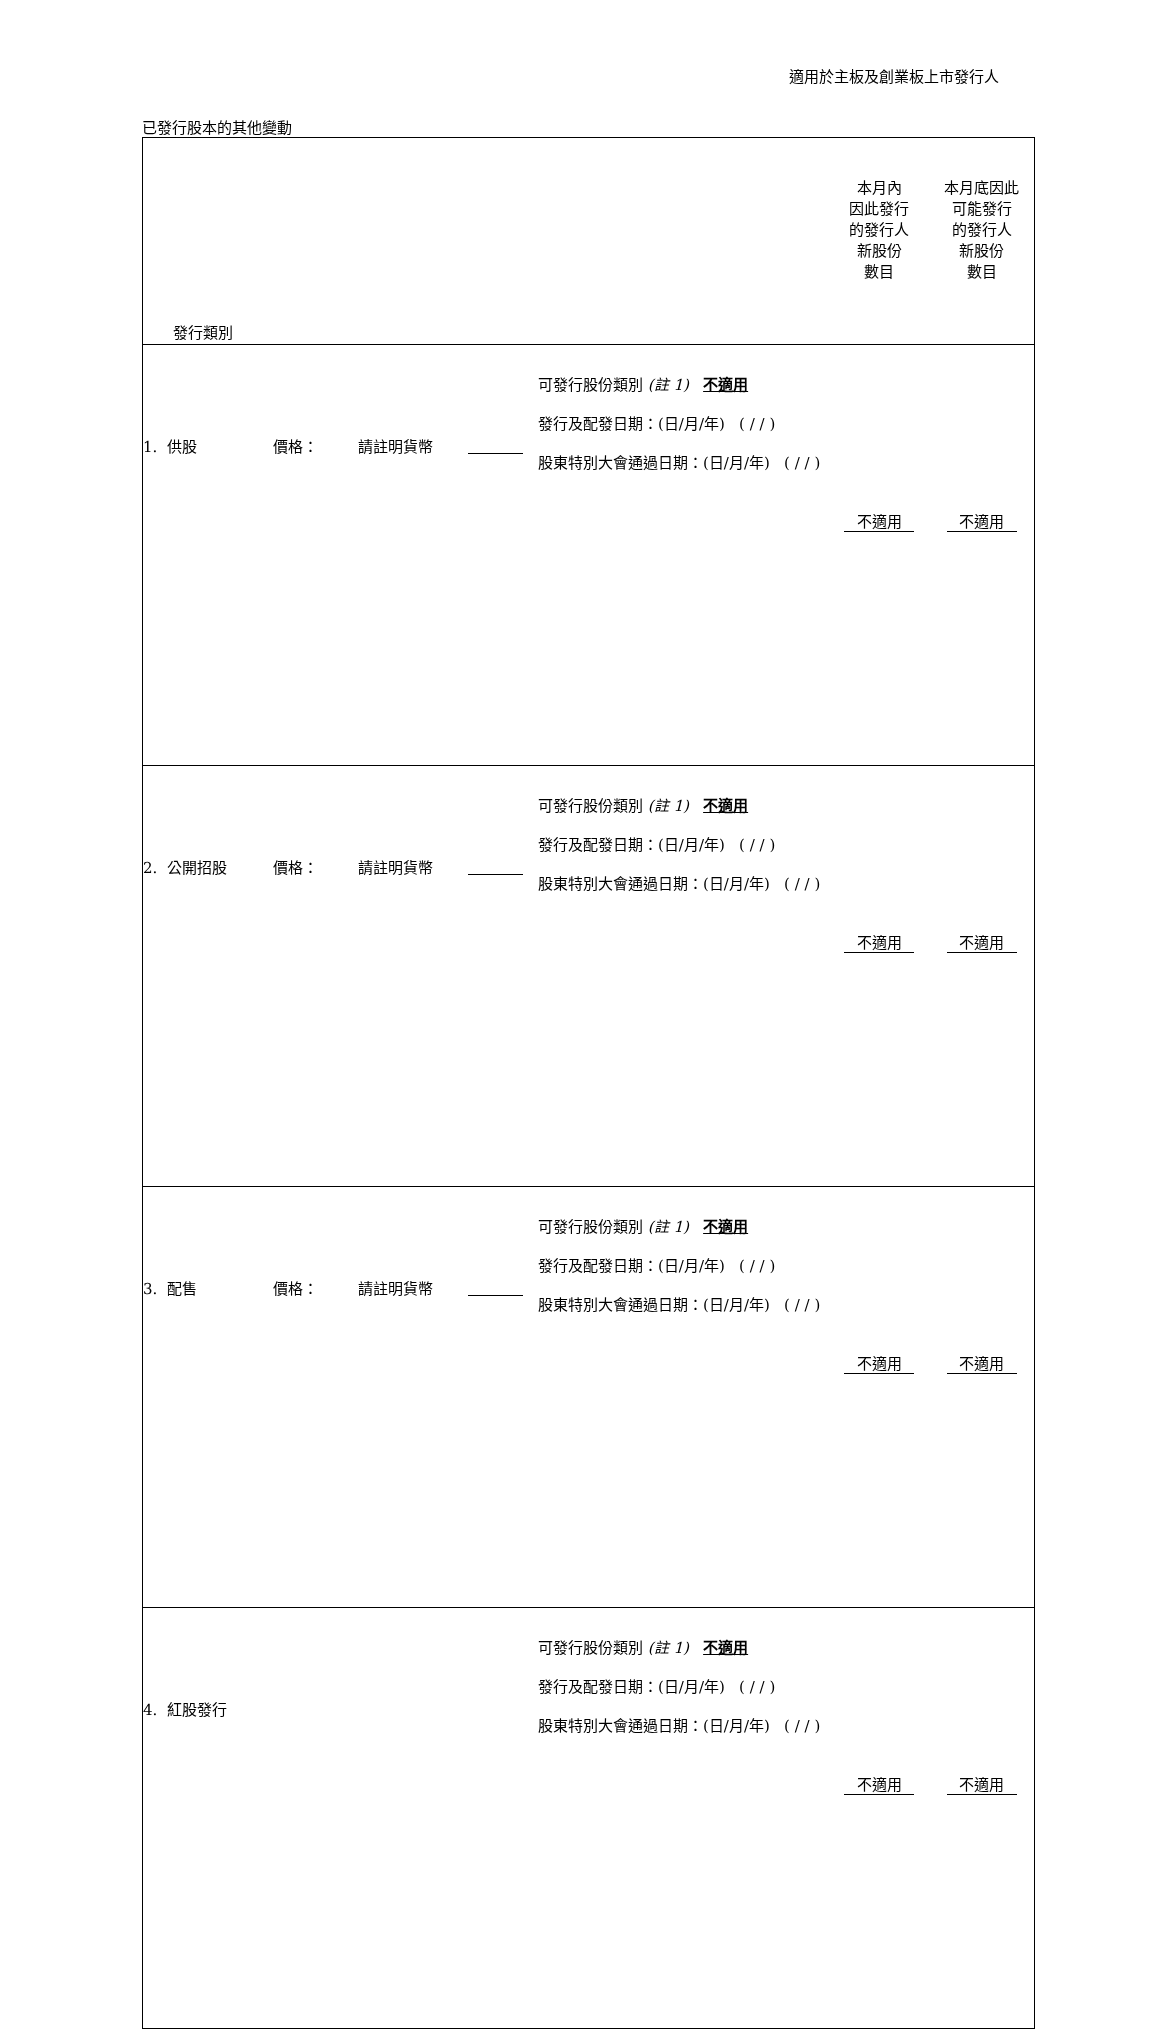適用於主板及創業板上市發行人
已發行股本的其他變動
| 發行類別 | | | | | 本月內 因此發行 的發行人 新股份 數目 | 本月底因此 可能發行 的發行人 新股份 數目 |
| 1. 供股 | 價格： | 請註明貨幣 | | 可發行股份類別 (註 1) 不適用 發行及配發日期：(日/月/年) ( / / ) 股東特別大會通過日期：(日/月/年) ( / / ) | 不適用 | 不適用 |
| 2. 公開招股 | 價格： | 請註明貨幣 | | 可發行股份類別 (註 1) 不適用 發行及配發日期：(日/月/年) ( / / ) 股東特別大會通過日期：(日/月/年) ( / / ) | 不適用 | 不適用 |
| 3. 配售 | 價格： | 請註明貨幣 | | 可發行股份類別 (註 1) 不適用 發行及配發日期：(日/月/年) ( / / ) 股東特別大會通過日期：(日/月/年) ( / / ) | 不適用 | 不適用 |
| 4. 紅股發行 | | | | 可發行股份類別 (註 1) 不適用 發行及配發日期：(日/月/年) ( / / ) 股東特別大會通過日期：(日/月/年) ( / / ) | 不適用 | 不適用 |